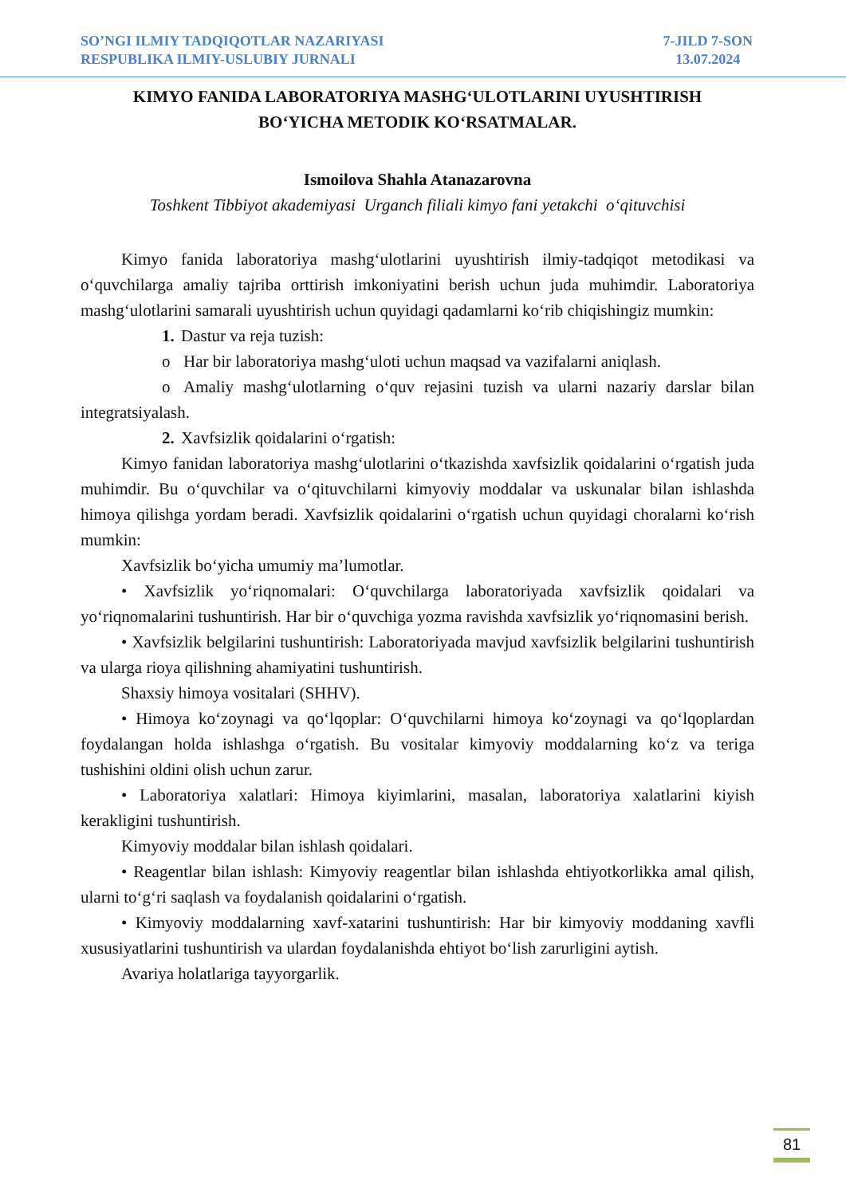SO’NGI ILMIY TADQIQOTLAR NAZARIYASI
RESPUBLIKA ILMIY-USLUBIY JURNALI
7-JILD 7-SON
13.07.2024
KIMYO FANIDA LABORATORIYA MASHG‘ULOTLARINI UYUSHTIRISH
BO‘YICHA METODIK KO‘RSATMALAR.
Ismoilova Shahla Atanazarovna
Toshkent Tibbiyot akademiyasi Urganch filiali kimyo fani yetakchi o‘qituvchisi
Kimyo fanida laboratoriya mashg‘ulotlarini uyushtirish ilmiy-tadqiqot metodikasi va o‘quvchilarga amaliy tajriba orttirish imkoniyatini berish uchun juda muhimdir. Laboratoriya mashg‘ulotlarini samarali uyushtirish uchun quyidagi qadamlarni ko‘rib chiqishingiz mumkin:
1. Dastur va reja tuzish:
o Har bir laboratoriya mashg‘uloti uchun maqsad va vazifalarni aniqlash.
o Amaliy mashg‘ulotlarning o‘quv rejasini tuzish va ularni nazariy darslar bilan integratsiyalash.
2. Xavfsizlik qoidalarini o‘rgatish:
Kimyo fanidan laboratoriya mashg‘ulotlarini o‘tkazishda xavfsizlik qoidalarini o‘rgatish juda muhimdir. Bu o‘quvchilar va o‘qituvchilarni kimyoviy moddalar va uskunalar bilan ishlashda himoya qilishga yordam beradi. Xavfsizlik qoidalarini o‘rgatish uchun quyidagi choralarni ko‘rish mumkin:
Xavfsizlik bo‘yicha umumiy ma’lumotlar.
• Xavfsizlik yo‘riqnomalari: O‘quvchilarga laboratoriyada xavfsizlik qoidalari va yo‘riqnomalarini tushuntirish. Har bir o‘quvchiga yozma ravishda xavfsizlik yo‘riqnomasini berish.
• Xavfsizlik belgilarini tushuntirish: Laboratoriyada mavjud xavfsizlik belgilarini tushuntirish va ularga rioya qilishning ahamiyatini tushuntirish.
Shaxsiy himoya vositalari (SHHV).
• Himoya ko‘zoynagi va qo‘lqoplar: O‘quvchilarni himoya ko‘zoynagi va qo‘lqoplardan foydalangan holda ishlashga o‘rgatish. Bu vositalar kimyoviy moddalarning ko‘z va teriga tushishini oldini olish uchun zarur.
• Laboratoriya xalatlari: Himoya kiyimlarini, masalan, laboratoriya xalatlarini kiyish kerakligini tushuntirish.
Kimyoviy moddalar bilan ishlash qoidalari.
• Reagentlar bilan ishlash: Kimyoviy reagentlar bilan ishlashda ehtiyotkorlikka amal qilish, ularni to‘g‘ri saqlash va foydalanish qoidalarini o‘rgatish.
• Kimyoviy moddalarning xavf-xatarini tushuntirish: Har bir kimyoviy moddaning xavfli xususiyatlarini tushuntirish va ulardan foydalanishda ehtiyot bo‘lish zarurligini aytish.
Avariya holatlariga tayyorgarlik.
81